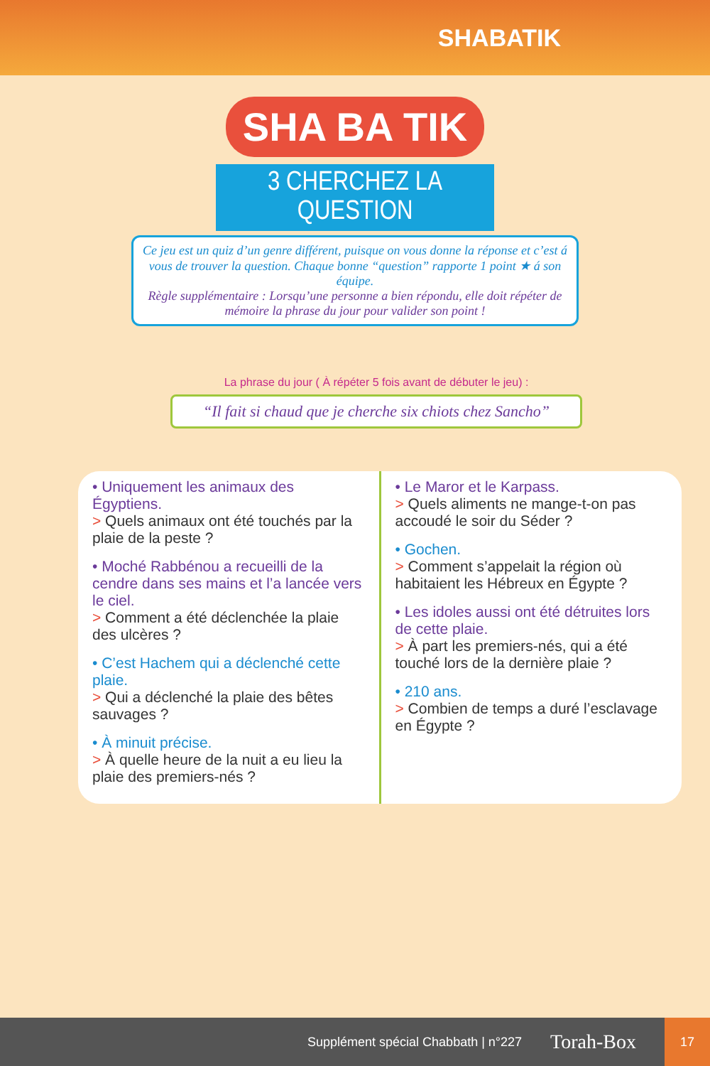SHABATIK
SHA BA TIK
3 CHERCHEZ LA QUESTION
Ce jeu est un quiz d’un genre différent, puisque on vous donne la réponse et c’est á vous de trouver la question. Chaque bonne “question” rapporte 1 point ★ á son équipe.
Règle supplémentaire : Lorsqu’une personne a bien répondu, elle doit répéter de mémoire la phrase du jour pour valider son point !
La phrase du jour ( À répéter 5 fois avant de débuter le jeu) :
“Il fait si chaud que je cherche six chiots chez Sancho”
• Uniquement les animaux des Égyptiens.
> Quels animaux ont été touchés par la plaie de la peste ?
• Moché Rabbénou a recueilli de la cendre dans ses mains et l’a lancée vers le ciel.
> Comment a été déclenchée la plaie des ulcères ?
• C’est Hachem qui a déclenché cette plaie.
> Qui a déclenché la plaie des bêtes sauvages ?
• À minuit précise.
> À quelle heure de la nuit a eu lieu la plaie des premiers-nés ?
• Le Maror et le Karpass.
> Quels aliments ne mange-t-on pas accoudé le soir du Séder ?
• Gochen.
> Comment s’appelait la région où habitaient les Hébreux en Égypte ?
• Les idoles aussi ont été détruites lors de cette plaie.
> À part les premiers-nés, qui a été touché lors de la dernière plaie ?
• 210 ans.
> Combien de temps a duré l’esclavage en Égypte ?
Supplément spécial Chabbath | n°227 Torah-Box
17